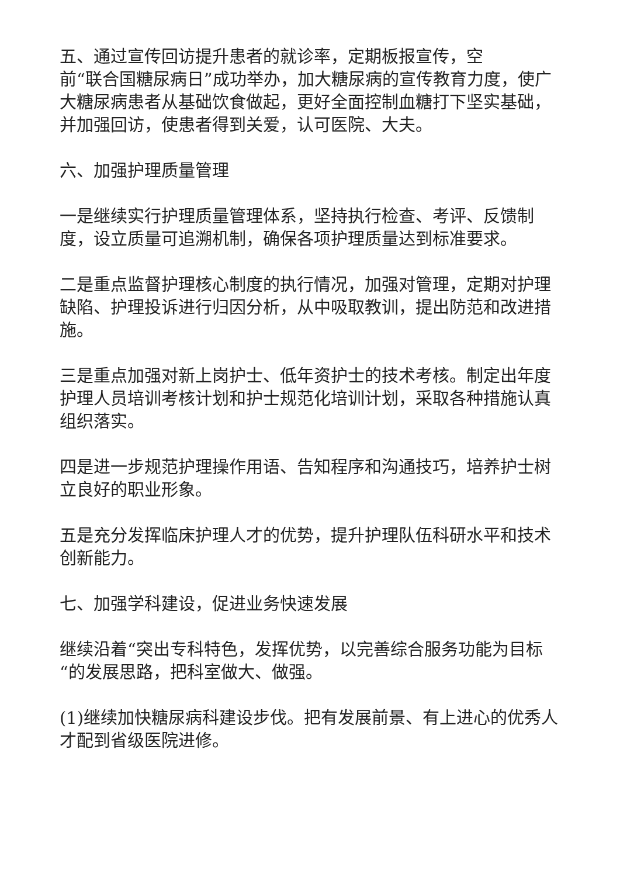五、通过宣传回访提升患者的就诊率，定期板报宣传，空
前“联合国糖尿病日”成功举办，加大糖尿病的宣传教育力度，使广大糖尿病患者从基础饮食做起，更好全面控制血糖打下坚实基础，并加强回访，使患者得到关爱，认可医院、大夫。
六、加强护理质量管理
一是继续实行护理质量管理体系，坚持执行检查、考评、反馈制度，设立质量可追溯机制，确保各项护理质量达到标准要求。
二是重点监督护理核心制度的执行情况，加强对管理，定期对护理缺陷、护理投诉进行归因分析，从中吸取教训，提出防范和改进措施。
三是重点加强对新上岗护士、低年资护士的技术考核。制定出年度护理人员培训考核计划和护士规范化培训计划，采取各种措施认真组织落实。
四是进一步规范护理操作用语、告知程序和沟通技巧，培养护士树立良好的职业形象。
五是充分发挥临床护理人才的优势，提升护理队伍科研水平和技术创新能力。
七、加强学科建设，促进业务快速发展
继续沿着“突出专科特色，发挥优势，以完善综合服务功能为目标“的发展思路，把科室做大、做强。
(1)继续加快糖尿病科建设步伐。把有发展前景、有上进心的优秀人才配到省级医院进修。